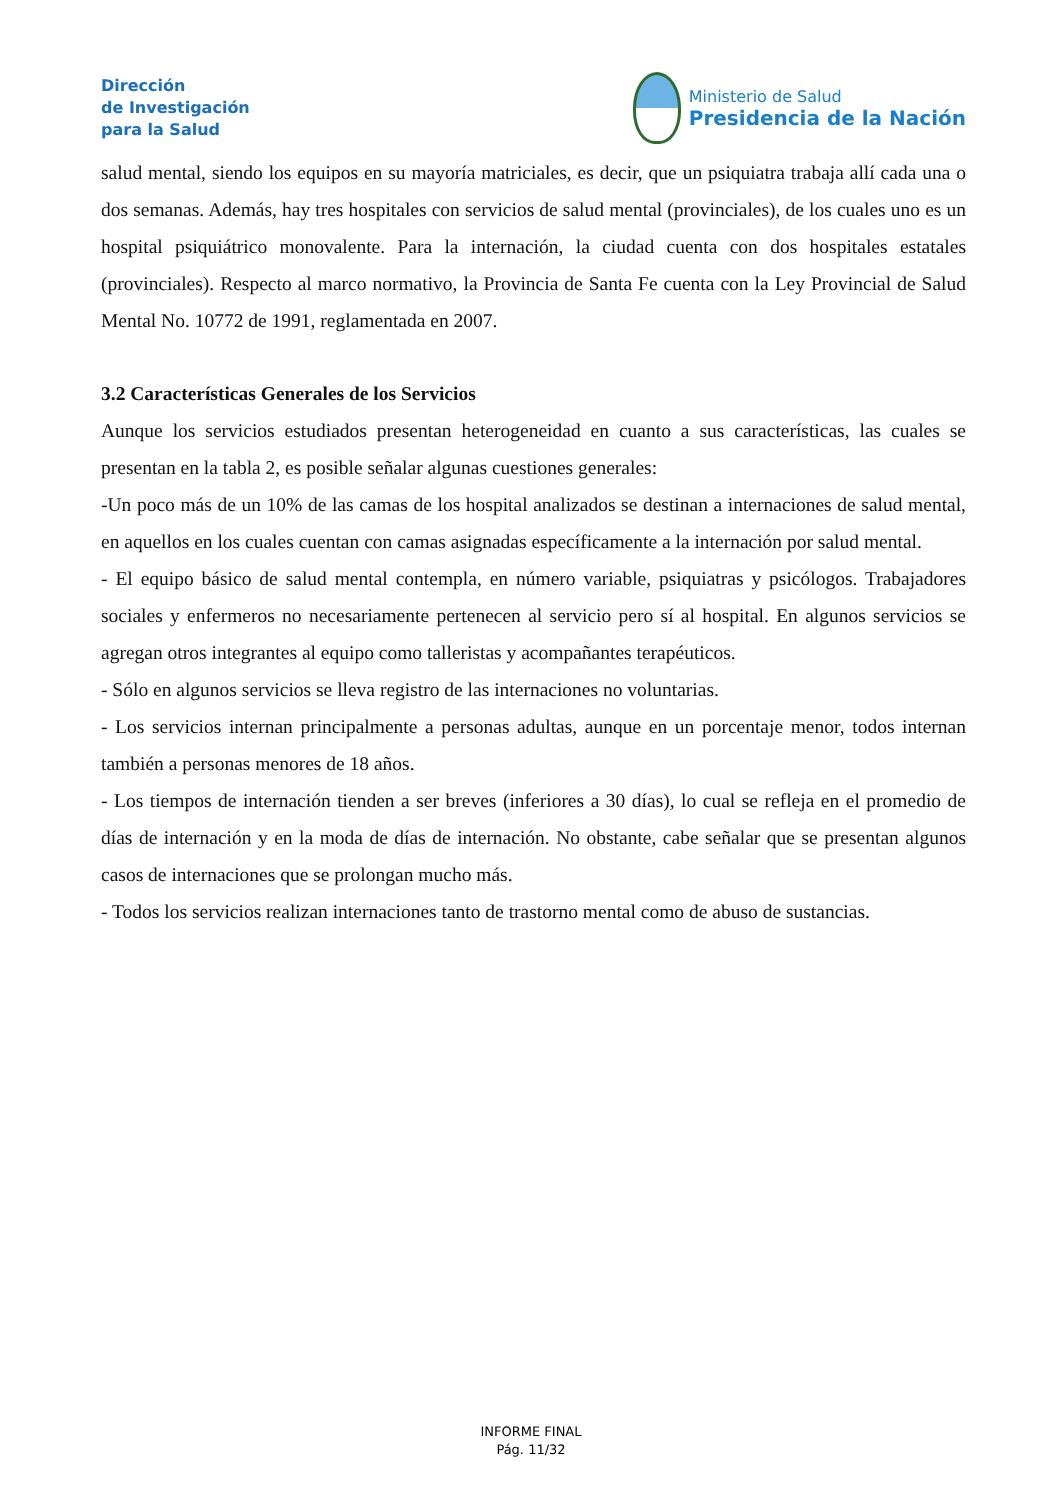Dirección
de Investigación
para la Salud
Ministerio de Salud
Presidencia de la Nación
salud mental, siendo los equipos en su mayoría matriciales, es decir, que un psiquiatra trabaja allí cada una o dos semanas. Además, hay tres hospitales con servicios de salud mental (provinciales), de los cuales uno es un hospital psiquiátrico monovalente. Para la internación, la ciudad cuenta con dos hospitales estatales (provinciales). Respecto al marco normativo, la Provincia de Santa Fe cuenta con la Ley Provincial de Salud Mental No. 10772 de 1991, reglamentada en 2007.
3.2 Características Generales de los Servicios
Aunque los servicios estudiados presentan heterogeneidad en cuanto a sus características, las cuales se presentan en la tabla 2, es posible señalar algunas cuestiones generales:
-Un poco más de un 10% de las camas de los hospital analizados se destinan a internaciones de salud mental, en aquellos en los cuales cuentan con camas asignadas específicamente a la internación por salud mental.
- El equipo básico de salud mental contempla, en número variable, psiquiatras y psicólogos. Trabajadores sociales y enfermeros no necesariamente pertenecen al servicio pero sí al hospital. En algunos servicios se agregan otros integrantes al equipo como talleristas y acompañantes terapéuticos.
- Sólo en algunos servicios se lleva registro de las internaciones no voluntarias.
- Los servicios internan principalmente a personas adultas, aunque en un porcentaje menor, todos internan también a personas menores de 18 años.
- Los tiempos de internación tienden a ser breves (inferiores a 30 días), lo cual se refleja en el promedio de días de internación y en la moda de días de internación. No obstante, cabe señalar que se presentan algunos casos de internaciones que se prolongan mucho más.
- Todos los servicios realizan internaciones tanto de trastorno mental como de abuso de sustancias.
INFORME FINAL
Pág. 11/32